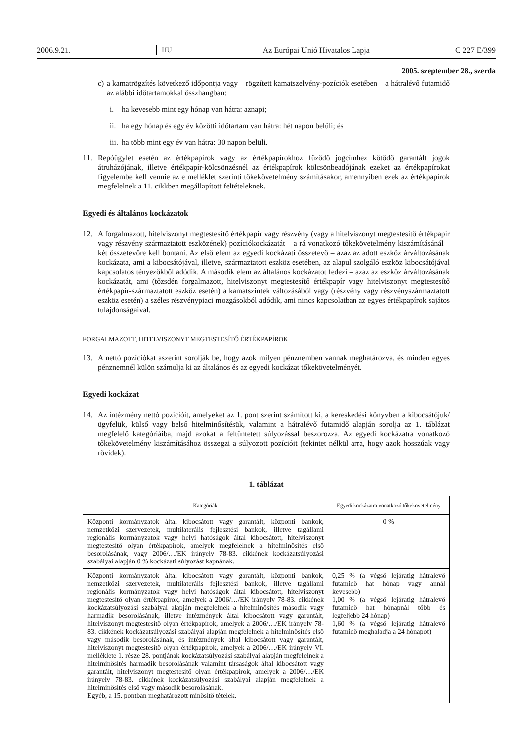2006.9.21. HU Az Európai Unió Hivatalos Lapja C 227 E/399
2005. szeptember 28., szerda
c)
a kamatrögzítés következő időpontja vagy – rögzített kamatszelvény-pozíciók esetében – a hátralévő futamidő az alábbi időtartamokkal összhangban:
i. ha kevesebb mint egy hónap van hátra: aznapi;
ii.
ha egy hónap és egy év közötti időtartam van hátra: hét napon belüli; és
iii.
ha több mint egy év van hátra: 30 napon belüli.
11. Repóügylet esetén az értékpapírok vagy az értékpapírokhoz fűződő jogcímhez kötődő garantált jogok átruházójának, illetve értékpapír-kölcsönzésnél az értékpapírok kölcsönbeadójának ezeket az értékpapírokat figyelembe kell vennie az e melléklet szerinti tőkekövetelmény számításakor, amennyiben ezek az értékpapírok megfelelnek a 11. cikkben megállapított feltételeknek.
Egyedi és általános kockázatok
12. A forgalmazott, hitelviszonyt megtestesítő értékpapír vagy részvény (vagy a hitelviszonyt megtestesítő értékpapír vagy részvény származtatott eszközének) pozíciókockázatát – a rá vonatkozó tőkekövetelmény kiszámításánál – két összetevőre kell bontani. Az első elem az egyedi kockázati összetevő – azaz az adott eszköz árváltozásának kockázata, ami a kibocsátójával, illetve, származtatott eszköz esetében, az alapul szolgáló eszköz kibocsátójával kapcsolatos tényezőkből adódik. A második elem az általános kockázatot fedezi – azaz az eszköz árváltozásának kockázatát, ami (tőzsdén forgalmazott, hitelviszonyt megtestesítő értékpapír vagy hitelviszonyt megtestesítő értékpapír-származtatott eszköz esetén) a kamatszintek változásából vagy (részvény vagy részvényszármaztatott eszköz esetén) a széles részvénypiaci mozgásokból adódik, ami nincs kapcsolatban az egyes értékpapírok sajátos tulajdonságaival.
FORGALMAZOTT, HITELVISZONYT MEGTESTESÍTŐ ÉRTÉKPAPÍROK
13. A nettó pozíciókat aszerint sorolják be, hogy azok milyen pénznemben vannak meghatározva, és minden egyes pénznemnél külön számolja ki az általános és az egyedi kockázat tőkekövetelményét.
Egyedi kockázat
14. Az intézmény nettó pozícióit, amelyeket az 1. pont szerint számított ki, a kereskedési könyvben a kibocsátójuk/ügyfelük, külső vagy belső hitelminősítésük, valamint a hátralévő futamidő alapján sorolja az 1. táblázat megfelelő kategóriáiba, majd azokat a feltüntetett súlyozással beszorozza. Az egyedi kockázatra vonatkozó tőkekövetelmény kiszámításához összegzi a súlyozott pozícióit (tekintet nélkül arra, hogy azok hosszúak vagy rövidek).
1. táblázat
| Kategóriák | Egyedi kockázatra vonatkozó tőkekövetelmény |
| --- | --- |
| Központi kormányzatok által kibocsátott vagy garantált, központi bankok, nemzetközi szervezetek, multilaterális fejlesztési bankok, illetve tagállami regionális kormányzatok vagy helyi hatóságok által kibocsátott, hitelviszonyt megtestesítő olyan értékpapírok, amelyek megfelelnek a hitelminősítés első besorolásának, vagy 2006/…/EK irányelv 78-83. cikkének kockázatsúlyozási szabályai alapján 0 % kockázati súlyozást kapnának. | 0 % |
| Központi kormányzatok által kibocsátott vagy garantált, központi bankok, nemzetközi szervezetek, multilaterális fejlesztési bankok, illetve tagállami regionális kormányzatok vagy helyi hatóságok által kibocsátott, hitelviszonyt megtestesítő olyan értékpapírok, amelyek a 2006/…/EK irányelv 78-83. cikkének kockázatsúlyozási szabályai alapján megfelelnek a hitelminősítés második vagy harmadik besorolásának, illetve intézmények által kibocsátott vagy garantált, hitelviszonyt megtestesítő olyan értékpapírok, amelyek a 2006/…/EK irányelv 78-83. cikkének kockázatsúlyozási szabályai alapján megfelelnek a hitelminősítés első vagy második besorolásának, és intézmények által kibocsátott vagy garantált, hitelviszonyt megtestesítő olyan értékpapírok, amelyek a 2006/…/EK irányelv VI. melléklete 1. része 28. pontjának kockázatsúlyozási szabályai alapján megfelelnek a hitelminősítés harmadik besorolásának valamint társaságok által kibocsátott vagy garantált, hitelviszonyt megtestesítő olyan értékpapírok, amelyek a 2006/…/EK irányelv 78-83. cikkének kockázatsúlyozási szabályai alapján megfelelnek a hitelminősítés első vagy második besorolásának. Egyéb, a 15. pontban meghatározott minősítő tételek. | 0,25 % (a végső lejáratig hátralevő futamidő hat hónap vagy annál kevesebb) 1,00 % (a végső lejáratig hátralevő futamidő hat hónapnál több és legfeljebb 24 hónap) 1,60 % (a végső lejáratig hátralevő futamidő meghaladja a 24 hónapot) |